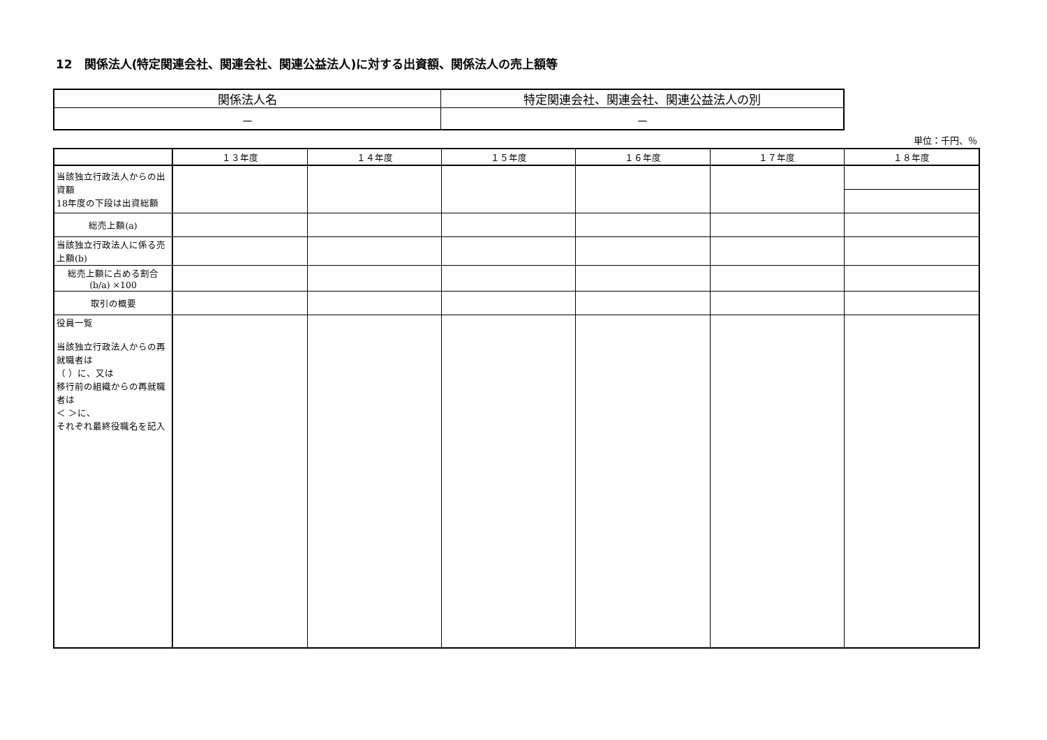12　関係法人(特定関連会社、関連会社、関連公益法人)に対する出資額、関係法人の売上額等
| 関係法人名 | 特定関連会社、関連会社、関連公益法人の別 |
| － | － |
単位：千円、％
| | １３年度 | １４年度 | １５年度 | １６年度 | １７年度 | １８年度 |
| --- | --- | --- | --- | --- | --- | --- |
| 当該独立行政法人からの出資額 18年度の下段は出資総額 | | | | | | |
| 総売上額(a) | | | | | | |
| 当該独立行政法人に係る売上額(b) | | | | | | |
| 総売上額に占める割合 (b/a) ×100 | | | | | | |
| 取引の概要 | | | | | | |
| 役員一覧 当該独立行政法人からの再就職者は （ ）に、又は 移行前の組織からの再就職者は ＜ ＞に、 それぞれ最終役職名を記入 | | | | | | |